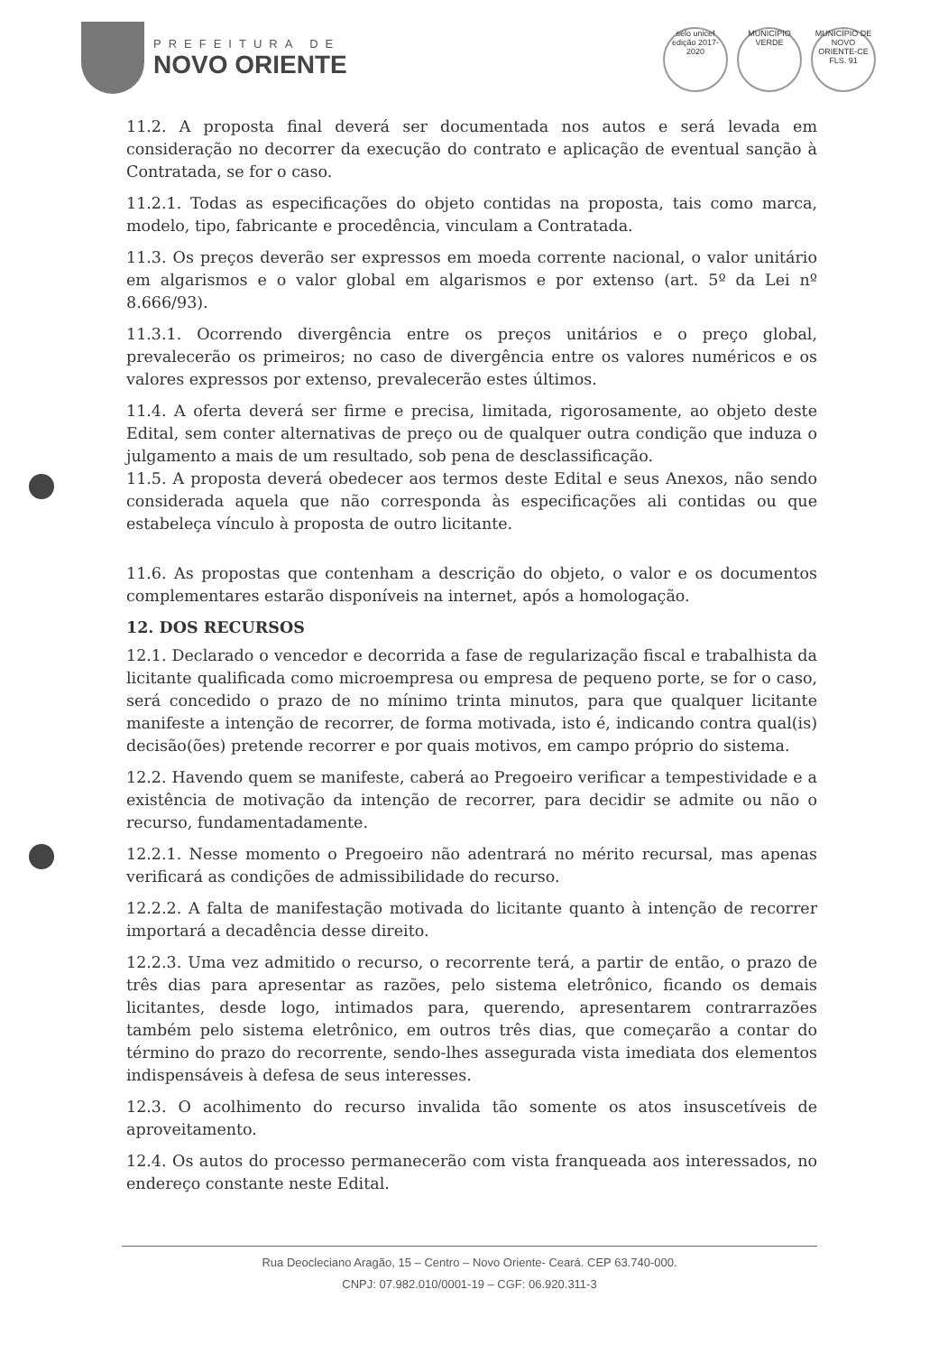PREFEITURA DE
NOVO ORIENTE
selo unicef
edição 2017-2020
MUNICÍPIO VERDE
MUNICÍPIO DE NOVO ORIENTE-CE
FLS. 91
11.2. A proposta final deverá ser documentada nos autos e será levada em consideração no decorrer da execução do contrato e aplicação de eventual sanção à Contratada, se for o caso.
11.2.1. Todas as especificações do objeto contidas na proposta, tais como marca, modelo, tipo, fabricante e procedência, vinculam a Contratada.
11.3. Os preços deverão ser expressos em moeda corrente nacional, o valor unitário em algarismos e o valor global em algarismos e por extenso (art. 5º da Lei nº 8.666/93).
11.3.1. Ocorrendo divergência entre os preços unitários e o preço global, prevalecerão os primeiros; no caso de divergência entre os valores numéricos e os valores expressos por extenso, prevalecerão estes últimos.
11.4. A oferta deverá ser firme e precisa, limitada, rigorosamente, ao objeto deste Edital, sem conter alternativas de preço ou de qualquer outra condição que induza o julgamento a mais de um resultado, sob pena de desclassificação.
11.5. A proposta deverá obedecer aos termos deste Edital e seus Anexos, não sendo considerada aquela que não corresponda às especificações ali contidas ou que estabeleça vínculo à proposta de outro licitante.
11.6. As propostas que contenham a descrição do objeto, o valor e os documentos complementares estarão disponíveis na internet, após a homologação.
12. DOS RECURSOS
12.1. Declarado o vencedor e decorrida a fase de regularização fiscal e trabalhista da licitante qualificada como microempresa ou empresa de pequeno porte, se for o caso, será concedido o prazo de no mínimo trinta minutos, para que qualquer licitante manifeste a intenção de recorrer, de forma motivada, isto é, indicando contra qual(is) decisão(ões) pretende recorrer e por quais motivos, em campo próprio do sistema.
12.2. Havendo quem se manifeste, caberá ao Pregoeiro verificar a tempestividade e a existência de motivação da intenção de recorrer, para decidir se admite ou não o recurso, fundamentadamente.
12.2.1. Nesse momento o Pregoeiro não adentrará no mérito recursal, mas apenas verificará as condições de admissibilidade do recurso.
12.2.2. A falta de manifestação motivada do licitante quanto à intenção de recorrer importará a decadência desse direito.
12.2.3. Uma vez admitido o recurso, o recorrente terá, a partir de então, o prazo de três dias para apresentar as razões, pelo sistema eletrônico, ficando os demais licitantes, desde logo, intimados para, querendo, apresentarem contrarrazões também pelo sistema eletrônico, em outros três dias, que começarão a contar do término do prazo do recorrente, sendo-lhes assegurada vista imediata dos elementos indispensáveis à defesa de seus interesses.
12.3. O acolhimento do recurso invalida tão somente os atos insuscetíveis de aproveitamento.
12.4. Os autos do processo permanecerão com vista franqueada aos interessados, no endereço constante neste Edital.
Rua Deocleciano Aragão, 15 – Centro – Novo Oriente- Ceará. CEP 63.740-000.
CNPJ: 07.982.010/0001-19 – CGF: 06.920.311-3